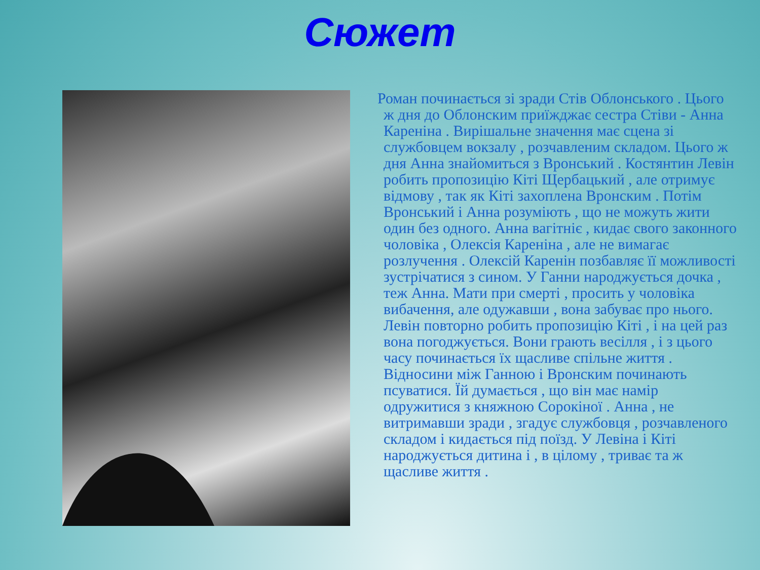Сюжет
Роман починається зі зради Стів Облонського . Цього ж дня до Облонским приїжджає сестра Стіви - Анна Кареніна . Вирішальне значення має сцена зі службовцем вокзалу , розчавленим складом. Цього ж дня Анна знайомиться з Вронський . Костянтин Левін робить пропозицію Кіті Щербацький , але отримує відмову , так як Кіті захоплена Вронским . Потім Вронський і Анна розуміють , що не можуть жити один без одного. Анна вагітніє , кидає свого законного чоловіка , Олексія Кареніна , але не вимагає розлучення . Олексій Каренін позбавляє її можливості зустрічатися з сином. У Ганни народжується дочка , теж Анна. Мати при смерті , просить у чоловіка вибачення, але одужавши , вона забуває про нього. Левін повторно робить пропозицію Кіті , і на цей раз вона погоджується. Вони грають весілля , і з цього часу починається їх щасливе спільне життя . Відносини між Ганною і Вронским починають псуватися. Їй думається , що він має намір одружитися з княжною Сорокіної . Анна , не витримавши зради , згадує службовця , розчавленого складом і кидається під поїзд. У Левіна і Кіті народжується дитина і , в цілому , триває та ж щасливе життя .